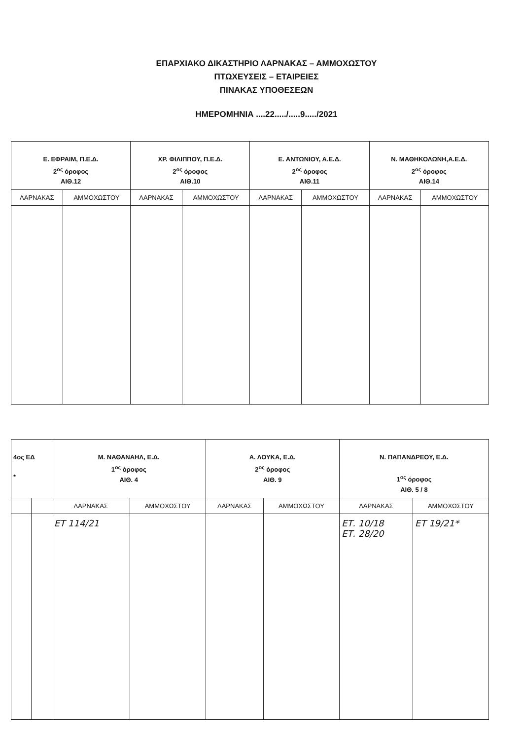ΕΠΑΡΧΙΑΚΟ ΔΙΚΑΣΤΗΡΙΟ ΛΑΡΝΑΚΑΣ – ΑΜΜΟΧΩΣΤΟΥ
ΠΤΩΧΕΥΣΕΙΣ – ΕΤΑΙΡΕΙΕΣ
ΠΙΝΑΚΑΣ ΥΠΟΘΕΣΕΩΝ
ΗΜΕΡΟΜΗΝΙΑ ....22...../.....9...../2021
| Ε. ΕΦΡΑΙΜ, Π.Ε.Δ. 2<sup>ος</sup> όροφος ΑΙΘ.12 | | ΧΡ. ΦΙΛΙΠΠΟΥ, Π.Ε.Δ. 2<sup>ος</sup> όροφος ΑΙΘ.10 | | Ε. ΑΝΤΩΝΙΟΥ, Α.Ε.Δ. 2<sup>ος</sup> όροφος ΑΙΘ.11 | | Ν. ΜΑΘΗΚΟΛΩΝΗ,Α.Ε.Δ. 2<sup>ος</sup> όροφος ΑΙΘ.14 | |
| --- | --- | --- | --- | --- | --- | --- | --- |
| ΛΑΡΝΑΚΑΣ | ΑΜΜΟΧΩΣΤΟΥ | ΛΑΡΝΑΚΑΣ | ΑΜΜΟΧΩΣΤΟΥ | ΛΑΡΝΑΚΑΣ | ΑΜΜΟΧΩΣΤΟΥ | ΛΑΡΝΑΚΑΣ | ΑΜΜΟΧΩΣΤΟΥ |
| 4ος ΕΔ * | | Μ. ΝΑΘΑΝΑΗΛ, Ε.Δ. 1<sup>ος</sup> όροφος ΑΙΘ. 4 | | Α. ΛΟΥΚΑ, Ε.Δ. 2<sup>ος</sup> όροφος ΑΙΘ. 9 | | Ν. ΠΑΠΑΝΔΡΕΟΥ, Ε.Δ. 1<sup>ος</sup> όροφος ΑΙΘ. 5 / 8 | |
| --- | --- | --- | --- | --- | --- | --- | --- |
| | | ΛΑΡΝΑΚΑΣ | ΑΜΜΟΧΩΣΤΟΥ | ΛΑΡΝΑΚΑΣ | ΑΜΜΟΧΩΣΤΟΥ | ΛΑΡΝΑΚΑΣ | ΑΜΜΟΧΩΣΤΟΥ |
| | | ΕΤ 114/21 | | | | ΕΤ. 10/18 ΕΤ. 28/20 | ΕΤ 19/21* |